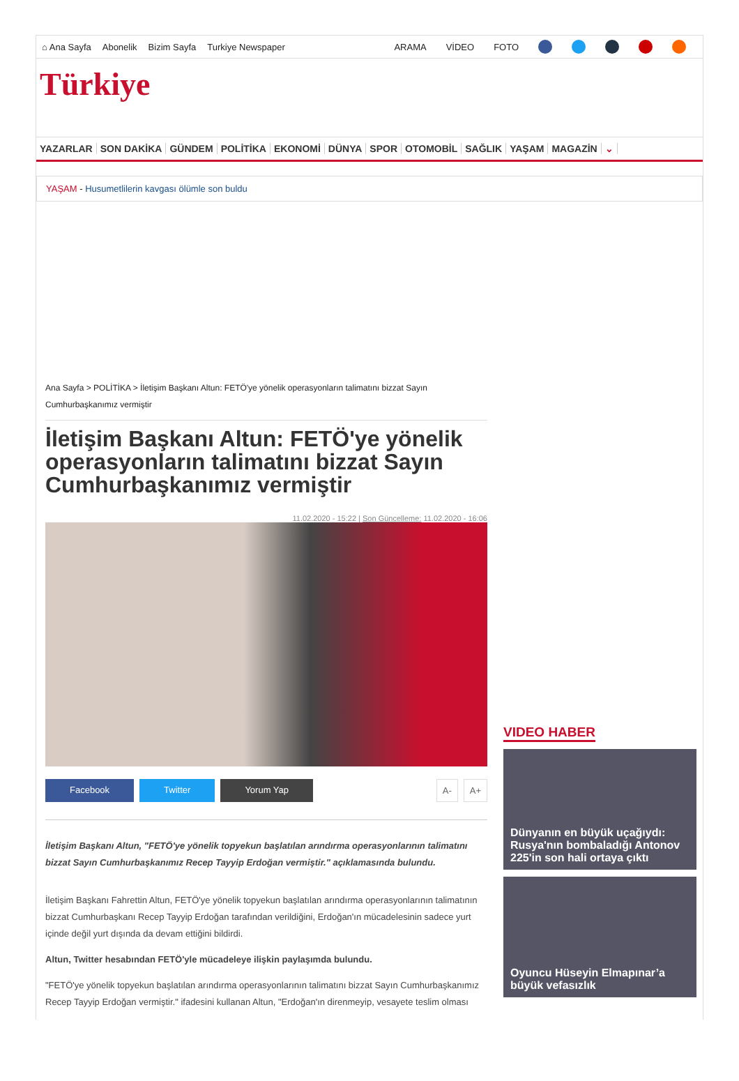⌂ Ana Sayfa Abonelik Bizim Sayfa Turkiye Newspaper ARAMA VİDEO FOTO
Türkiye
YAZARLAR SON DAKİKA GÜNDEM POLİTİKA EKONOMİ DÜNYA SPOR OTOMOBİL SAĞLIK YAŞAM MAGAZİN ⌄
YAŞAM - Husumetlilerin kavgası ölümle son buldu
Ana Sayfa > POLİTİKA > İletişim Başkanı Altun: FETÖ'ye yönelik operasyonların talimatını bizzat Sayın Cumhurbaşkanımız vermiştir
İletişim Başkanı Altun: FETÖ'ye yönelik operasyonların talimatını bizzat Sayın Cumhurbaşkanımız vermiştir
11.02.2020 - 15:22 | Son Güncelleme: 11.02.2020 - 16:06
Facebook Twitter Yorum Yap A- A+
İletişim Başkanı Altun, "FETÖ'ye yönelik topyekun başlatılan arındırma operasyonlarının talimatını bizzat Sayın Cumhurbaşkanımız Recep Tayyip Erdoğan vermiştir." açıklamasında bulundu.
İletişim Başkanı Fahrettin Altun, FETÖ'ye yönelik topyekun başlatılan arındırma operasyonlarının talimatının bizzat Cumhurbaşkanı Recep Tayyip Erdoğan tarafından verildiğini, Erdoğan'ın mücadelesinin sadece yurt içinde değil yurt dışında da devam ettiğini bildirdi.
Altun, Twitter hesabından FETÖ'yle mücadeleye ilişkin paylaşımda bulundu.
"FETÖ'ye yönelik topyekun başlatılan arındırma operasyonlarının talimatını bizzat Sayın Cumhurbaşkanımız Recep Tayyip Erdoğan vermiştir." ifadesini kullanan Altun, "Erdoğan'ın direnmeyip, vesayete teslim olması
VIDEO HABER
Dünyanın en büyük uçağıydı: Rusya'nın bombaladığı Antonov 225'in son hali ortaya çıktı
Oyuncu Hüseyin Elmapınar’a büyük vefasızlık